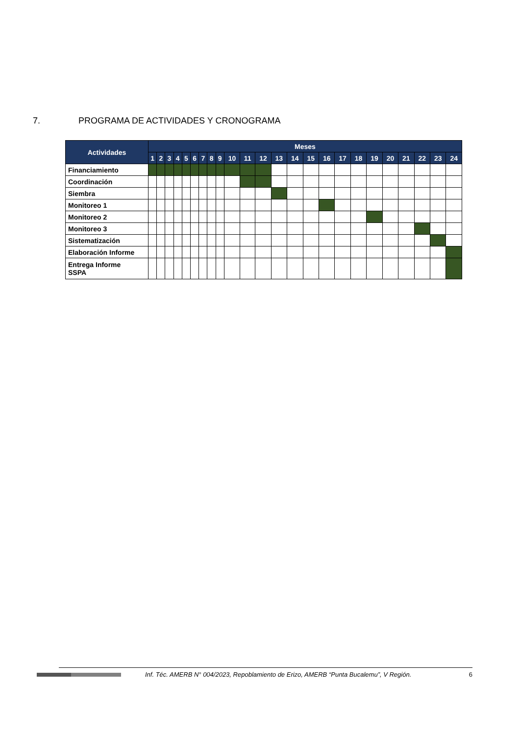7. PROGRAMA DE ACTIVIDADES Y CRONOGRAMA
| Actividades | Meses | | | | | | | | | | | | | | | | | | | | | | | |
| --- | --- | --- | --- | --- | --- | --- | --- | --- | --- | --- | --- | --- | --- | --- | --- | --- | --- | --- | --- | --- | --- | --- | --- | --- |
| | 1 | 2 | 3 | 4 | 5 | 6 | 7 | 8 | 9 | 10 | 11 | 12 | 13 | 14 | 15 | 16 | 17 | 18 | 19 | 20 | 21 | 22 | 23 | 24 |
| Financiamiento | | | | | | | | | | | | | | | | | | | | | | | | |
| Coordinación | | | | | | | | | | | | | | | | | | | | | | | | |
| Siembra | | | | | | | | | | | | | | | | | | | | | | | | |
| Monitoreo 1 | | | | | | | | | | | | | | | | | | | | | | | | |
| Monitoreo 2 | | | | | | | | | | | | | | | | | | | | | | | | |
| Monitoreo 3 | | | | | | | | | | | | | | | | | | | | | | | | |
| Sistematización | | | | | | | | | | | | | | | | | | | | | | | | |
| Elaboración Informe | | | | | | | | | | | | | | | | | | | | | | | | |
| Entrega Informe SSPA | | | | | | | | | | | | | | | | | | | | | | | | |
Inf. Téc. AMERB N° 004/2023, Repoblamiento de Erizo, AMERB “Punta Bucalemu”, V Región. 6